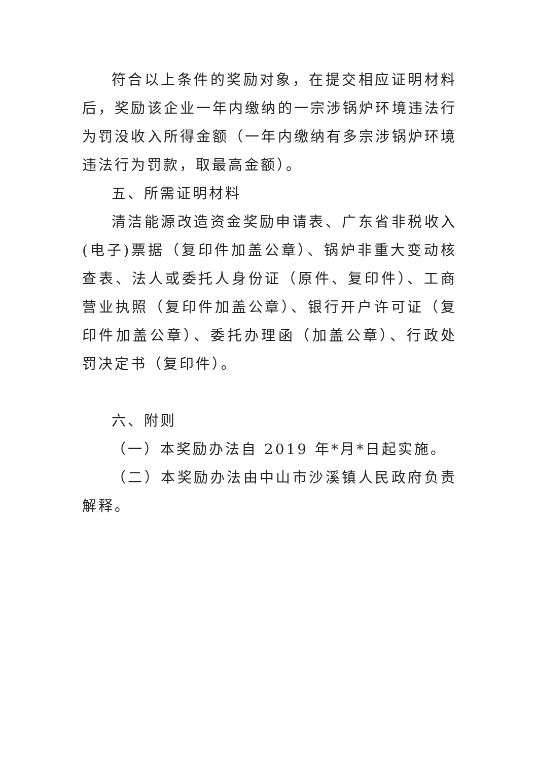符合以上条件的奖励对象，在提交相应证明材料后，奖励该企业一年内缴纳的一宗涉锅炉环境违法行为罚没收入所得金额（一年内缴纳有多宗涉锅炉环境违法行为罚款，取最高金额）。
五、所需证明材料
清洁能源改造资金奖励申请表、广东省非税收入(电子)票据（复印件加盖公章）、锅炉非重大变动核查表、法人或委托人身份证（原件、复印件）、工商营业执照（复印件加盖公章）、银行开户许可证（复印件加盖公章）、委托办理函（加盖公章）、行政处罚决定书（复印件）。
六、附则
（一）本奖励办法自 2019 年*月*日起实施。
（二）本奖励办法由中山市沙溪镇人民政府负责解释。